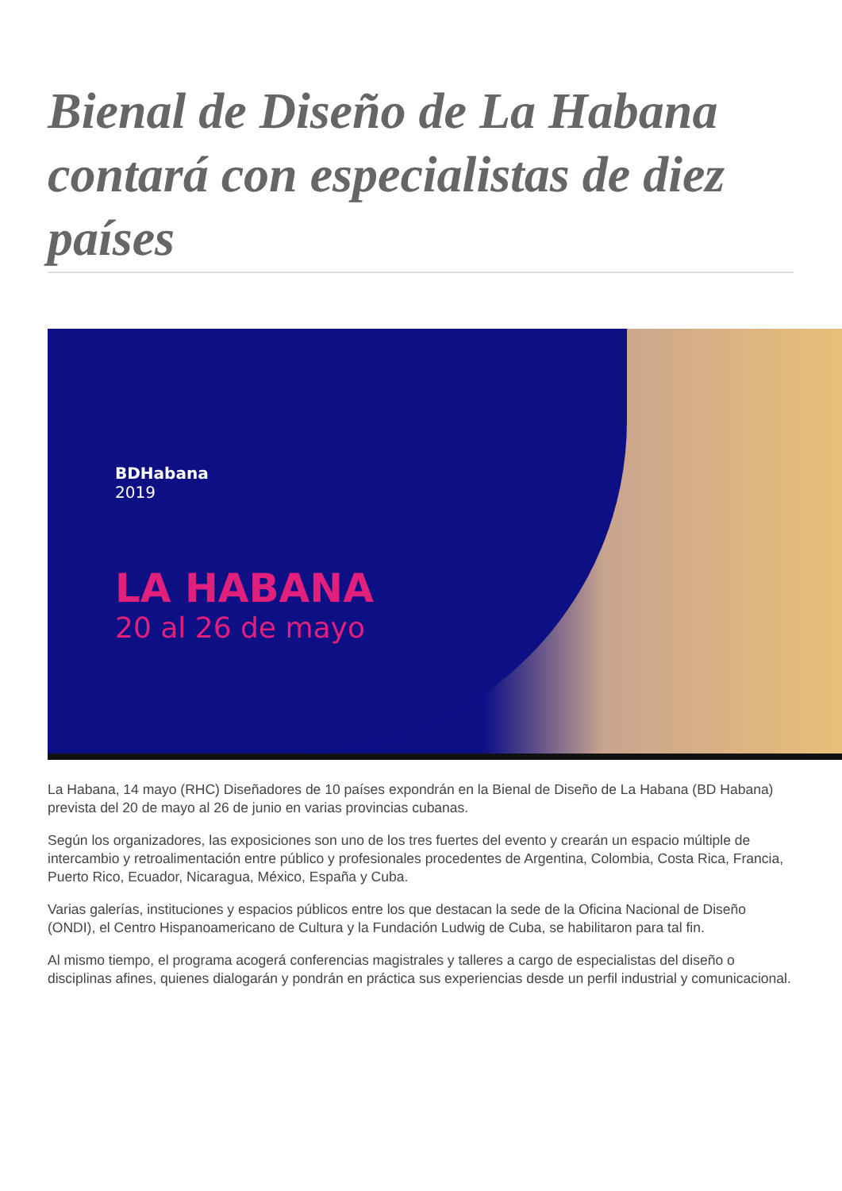Bienal de Diseño de La Habana contará con especialistas de diez países
BDHabana
2019
LA HABANA
20 al 26 de mayo
La Habana, 14 mayo (RHC) Diseñadores de 10 países expondrán en la Bienal de Diseño de La Habana (BD Habana) prevista del 20 de mayo al 26 de junio en varias provincias cubanas.
Según los organizadores, las exposiciones son uno de los tres fuertes del evento y crearán un espacio múltiple de intercambio y retroalimentación entre público y profesionales procedentes de Argentina, Colombia, Costa Rica, Francia, Puerto Rico, Ecuador, Nicaragua, México, España y Cuba.
Varias galerías, instituciones y espacios públicos entre los que destacan la sede de la Oficina Nacional de Diseño (ONDI), el Centro Hispanoamericano de Cultura y la Fundación Ludwig de Cuba, se habilitaron para tal fin.
Al mismo tiempo, el programa acogerá conferencias magistrales y talleres a cargo de especialistas del diseño o disciplinas afines, quienes dialogarán y pondrán en práctica sus experiencias desde un perfil industrial y comunicacional.